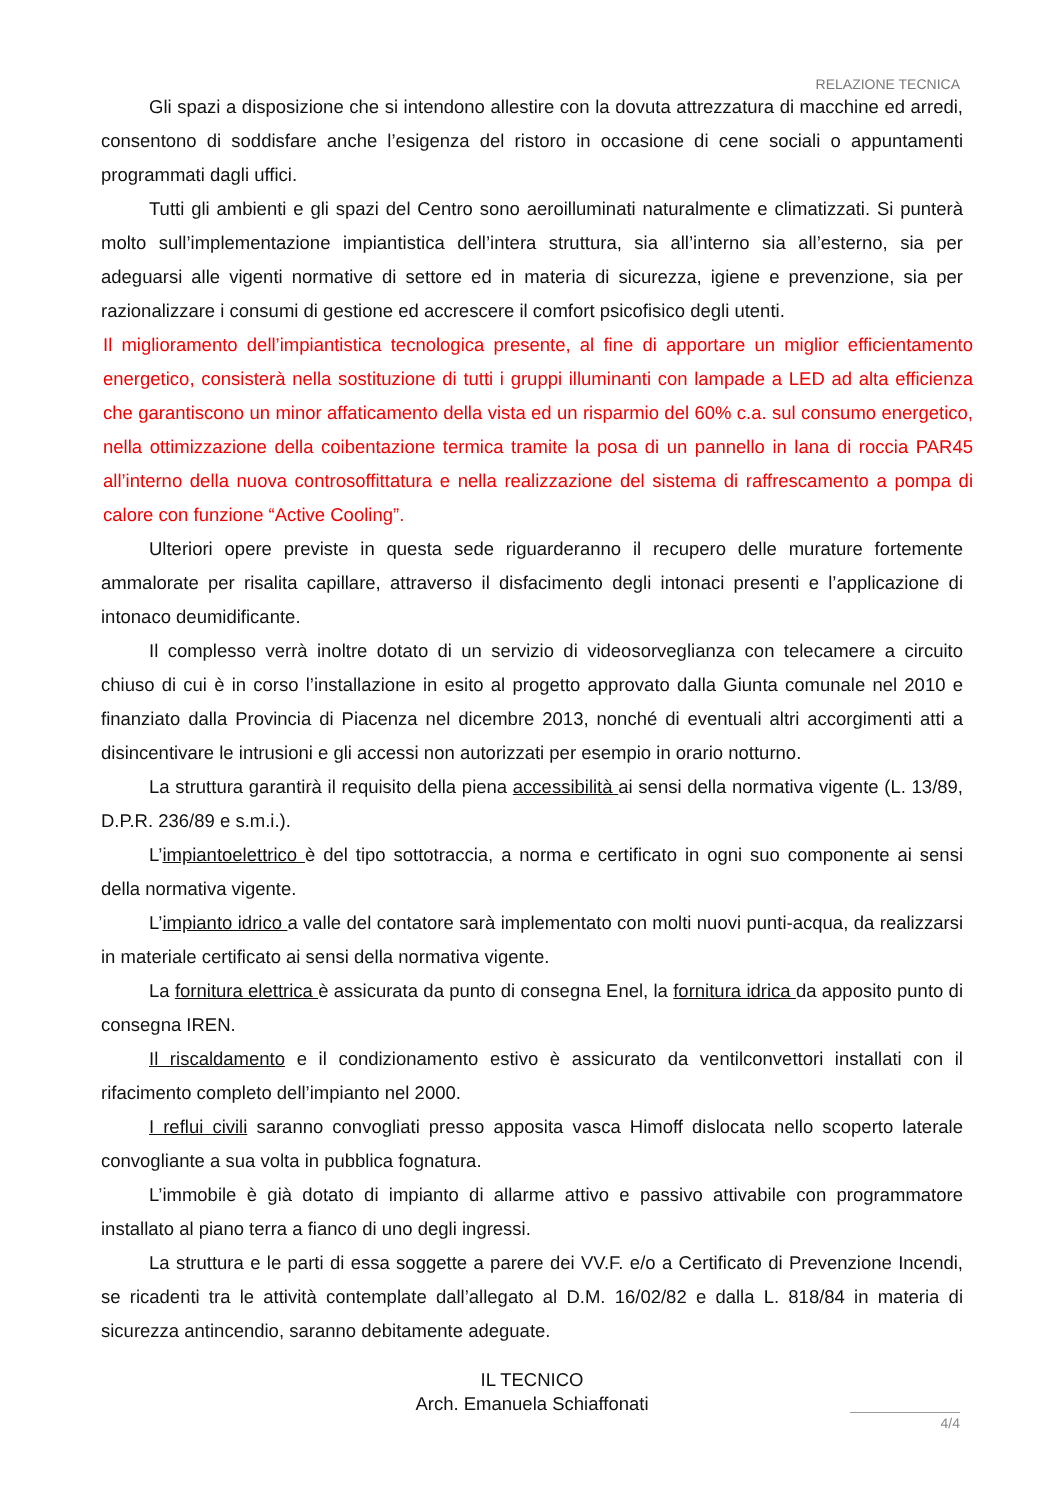RELAZIONE TECNICA
Gli spazi a disposizione che si intendono allestire con la dovuta attrezzatura di macchine ed arredi, consentono di soddisfare anche l’esigenza del ristoro in occasione di cene sociali o appuntamenti programmati dagli uffici.
Tutti gli ambienti e gli spazi del Centro sono aeroilluminati naturalmente e climatizzati. Si punterà molto sull’implementazione impiantistica dell’intera struttura, sia all’interno sia all’esterno, sia per adeguarsi alle vigenti normative di settore ed in materia di sicurezza, igiene e prevenzione, sia per razionalizzare i consumi di gestione ed accrescere il comfort psicofisico degli utenti.
Il miglioramento dell’impiantistica tecnologica presente, al fine di apportare un miglior efficientamento energetico, consisterà nella sostituzione di tutti i gruppi illuminanti con lampade a LED ad alta efficienza che garantiscono un minor affaticamento della vista ed un risparmio del 60% c.a. sul consumo energetico, nella ottimizzazione della coibentazione termica tramite la posa di un pannello in lana di roccia PAR45 all’interno della nuova controsoffittatura e nella realizzazione del sistema di raffrescamento a pompa di calore con funzione “Active Cooling”.
Ulteriori opere previste in questa sede riguarderanno il recupero delle murature fortemente ammalorate per risalita capillare, attraverso il disfacimento degli intonaci presenti e l’applicazione di intonaco deumidificante.
Il complesso verrà inoltre dotato di un servizio di videosorveglianza con telecamere a circuito chiuso di cui è in corso l’installazione in esito al progetto approvato dalla Giunta comunale nel 2010 e finanziato dalla Provincia di Piacenza nel dicembre 2013, nonché di eventuali altri accorgimenti atti a disincentivare le intrusioni e gli accessi non autorizzati per esempio in orario notturno.
La struttura garantirà il requisito della piena accessibilità ai sensi della normativa vigente (L. 13/89, D.P.R. 236/89 e s.m.i.).
L’impiantoelettrico è del tipo sottotraccia, a norma e certificato in ogni suo componente ai sensi della normativa vigente.
L’impianto idrico a valle del contatore sarà implementato con molti nuovi punti-acqua, da realizzarsi in materiale certificato ai sensi della normativa vigente.
La fornitura elettrica è assicurata da punto di consegna Enel, la fornitura idrica da apposito punto di consegna IREN.
Il riscaldamento e il condizionamento estivo è assicurato da ventilconvettori installati con il rifacimento completo dell’impianto nel 2000.
I reflui civili saranno convogliati presso apposita vasca Himoff dislocata nello scoperto laterale convogliante a sua volta in pubblica fognatura.
L’immobile è già dotato di impianto di allarme attivo e passivo attivabile con programmatore installato al piano terra a fianco di uno degli ingressi.
La struttura e le parti di essa soggette a parere dei VV.F. e/o a Certificato di Prevenzione Incendi, se ricadenti tra le attività contemplate dall’allegato al D.M. 16/02/82 e dalla L. 818/84 in materia di sicurezza antincendio, saranno debitamente adeguate.
IL TECNICO
Arch. Emanuela Schiaffonati
4/4